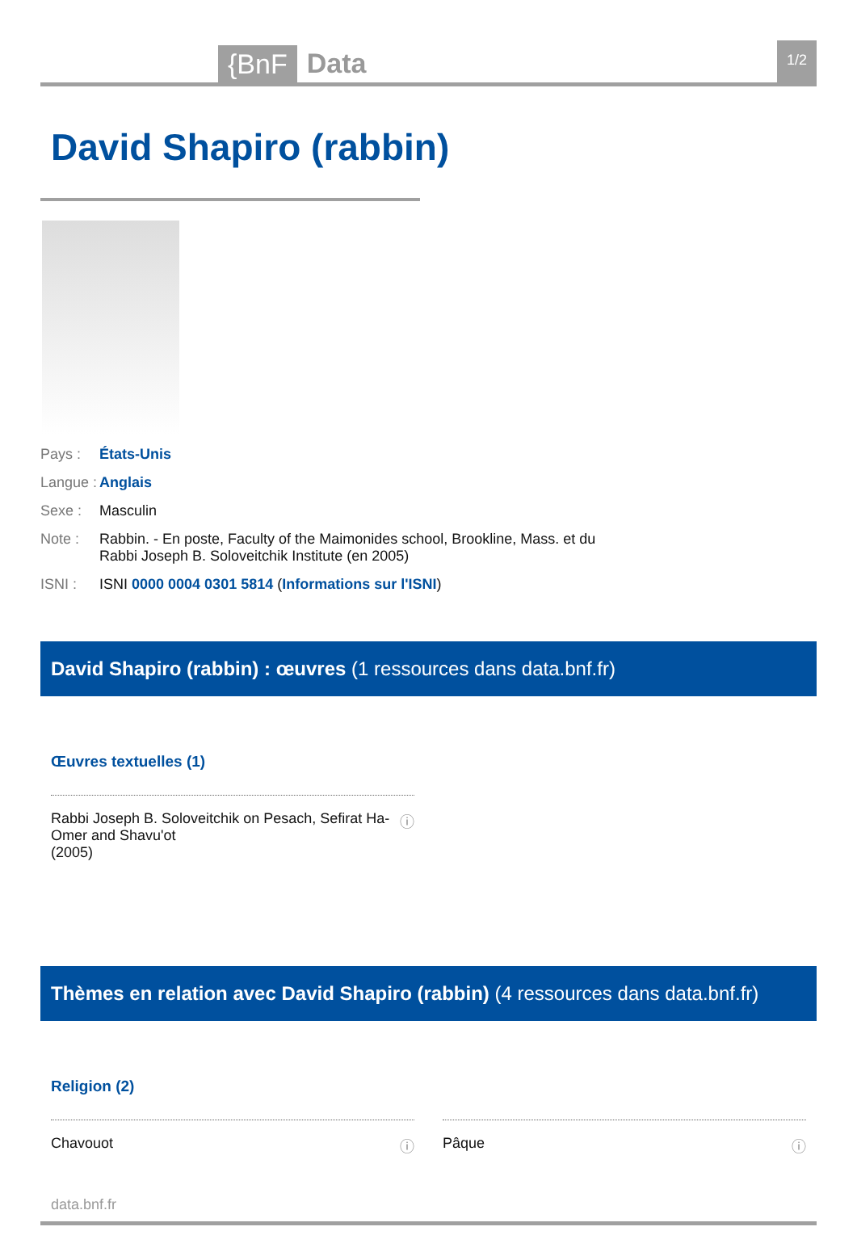{BnF Data 1/2
David Shapiro (rabbin)
Pays : États-Unis
Langue : Anglais
Sexe : Masculin
Note : Rabbin. - En poste, Faculty of the Maimonides school, Brookline, Mass. et du Rabbi Joseph B. Soloveitchik Institute (en 2005)
ISNI : ISNI 0000 0004 0301 5814 (Informations sur l'ISNI)
David Shapiro (rabbin) : œuvres (1 ressources dans data.bnf.fr)
Œuvres textuelles (1)
Rabbi Joseph B. Soloveitchik on Pesach, Sefirat Ha-
Omer and Shavu'ot
(2005) ⓘ
Thèmes en relation avec David Shapiro (rabbin) (4 ressources dans data.bnf.fr)
Religion (2)
Chavouot ⓘ Pâque ⓘ
data.bnf.fr